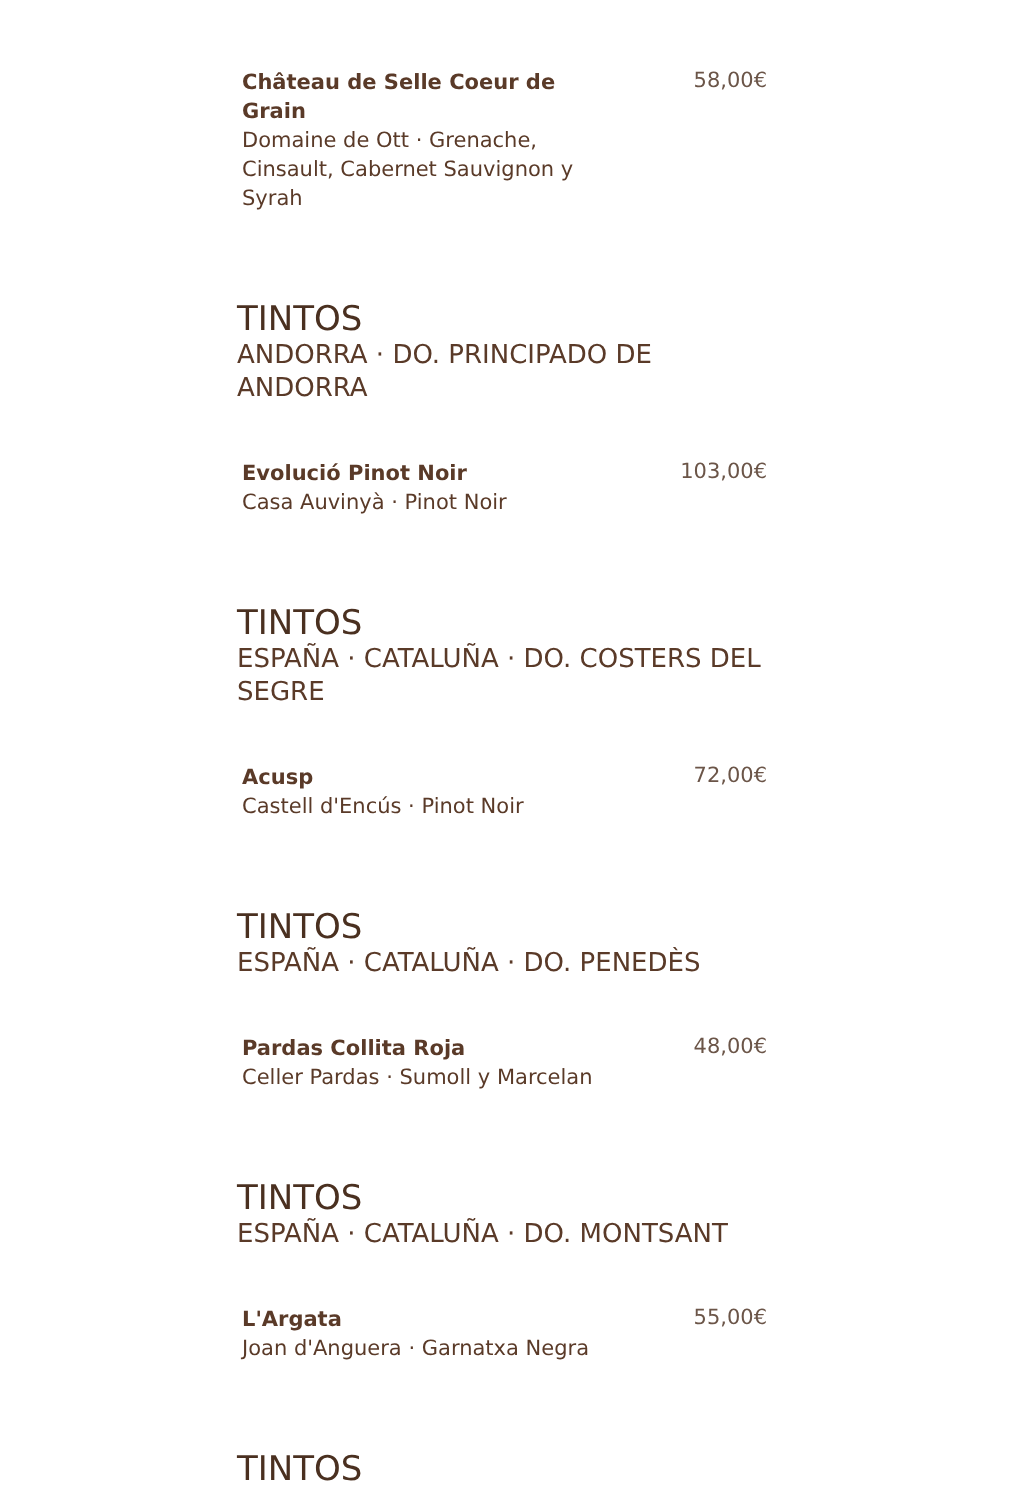Château de Selle Coeur de Grain
Domaine de Ott · Grenache, Cinsault, Cabernet Sauvignon y Syrah
58,00€
TINTOS
ANDORRA · DO. PRINCIPADO DE ANDORRA
Evolució Pinot Noir
Casa Auvinyà · Pinot Noir
103,00€
TINTOS
ESPAÑA · CATALUÑA · DO. COSTERS DEL SEGRE
Acusp
Castell d'Encús · Pinot Noir
72,00€
TINTOS
ESPAÑA · CATALUÑA · DO. PENEDÈS
Pardas Collita Roja
Celler Pardas · Sumoll y Marcelan
48,00€
TINTOS
ESPAÑA · CATALUÑA · DO. MONTSANT
L'Argata
Joan d'Anguera · Garnatxa Negra
55,00€
TINTOS